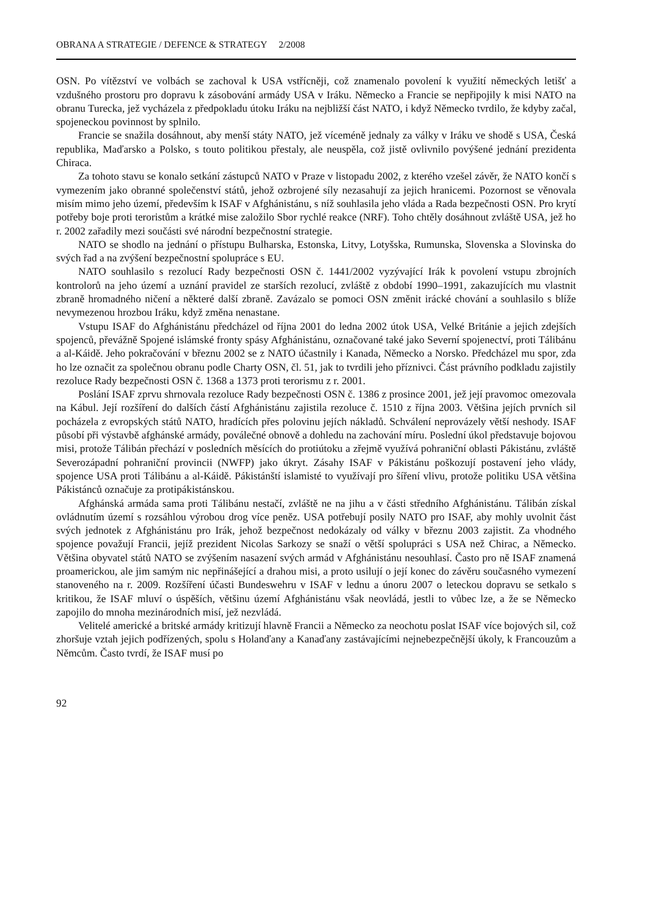OBRANA A STRATEGIE / DEFENCE & STRATEGY 2/2008
OSN. Po vítězství ve volbách se zachoval k USA vstřícněji, což znamenalo povolení k využití německých letišť a vzdušného prostoru pro dopravu k zásobování armády USA v Iráku. Německo a Francie se nepřipojily k misi NATO na obranu Turecka, jež vycházela z předpokladu útoku Iráku na nejbližší část NATO, i když Německo tvrdilo, že kdyby začal, spojeneckou povinnost by splnilo.
Francie se snažila dosáhnout, aby menší státy NATO, jež víceméně jednaly za války v Iráku ve shodě s USA, Česká republika, Maďarsko a Polsko, s touto politikou přestaly, ale neuspěla, což jistě ovlivnilo povýšené jednání prezidenta Chiraca.
Za tohoto stavu se konalo setkání zástupců NATO v Praze v listopadu 2002, z kterého vzešel závěr, že NATO končí s vymezením jako obranné společenství států, jehož ozbrojené síly nezasahují za jejich hranicemi. Pozornost se věnovala misím mimo jeho území, především k ISAF v Afghánistánu, s níž souhlasila jeho vláda a Rada bezpečnosti OSN. Pro krytí potřeby boje proti teroristům a krátké mise založilo Sbor rychlé reakce (NRF). Toho chtěly dosáhnout zvláště USA, jež ho r. 2002 zařadily mezi součásti své národní bezpečnostní strategie.
NATO se shodlo na jednání o přístupu Bulharska, Estonska, Litvy, Lotyšska, Rumunska, Slovenska a Slovinska do svých řad a na zvýšení bezpečnostní spolupráce s EU.
NATO souhlasilo s rezolucí Rady bezpečnosti OSN č. 1441/2002 vyzývající Irák k povolení vstupu zbrojních kontrolorů na jeho území a uznání pravidel ze starších rezolucí, zvláště z období 1990–1991, zakazujících mu vlastnit zbraně hromadného ničení a některé další zbraně. Zavázalo se pomoci OSN změnit irácké chování a souhlasilo s blíže nevymezenou hrozbou Iráku, když změna nenastane.
Vstupu ISAF do Afghánistánu předcházel od října 2001 do ledna 2002 útok USA, Velké Británie a jejich zdejších spojenců, převážně Spojené islámské fronty spásy Afghánistánu, označované také jako Severní spojenectví, proti Tálibánu a al-Káidě. Jeho pokračování v březnu 2002 se z NATO účastnily i Kanada, Německo a Norsko. Předcházel mu spor, zda ho lze označit za společnou obranu podle Charty OSN, čl. 51, jak to tvrdili jeho příznivci. Část právního podkladu zajistily rezoluce Rady bezpečnosti OSN č. 1368 a 1373 proti terorismu z r. 2001.
Poslání ISAF zprvu shrnovala rezoluce Rady bezpečnosti OSN č. 1386 z prosince 2001, jež její pravomoc omezovala na Kábul. Její rozšíření do dalších částí Afghánistánu zajistila rezoluce č. 1510 z října 2003. Většina jejích prvních sil pocházela z evropských států NATO, hradících přes polovinu jejích nákladů. Schválení neprovázely větší neshody. ISAF působí při výstavbě afghánské armády, poválečné obnově a dohledu na zachování míru. Poslední úkol představuje bojovou misi, protože Tálibán přechází v posledních měsících do protiútoku a zřejmě využívá pohraniční oblasti Pákistánu, zvláště Severozápadní pohraniční provincii (NWFP) jako úkryt. Zásahy ISAF v Pákistánu poškozují postavení jeho vlády, spojence USA proti Tálibánu a al-Káidě. Pákistánští islamisté to využívají pro šíření vlivu, protože politiku USA většina Pákistánců označuje za protipákistánskou.
Afghánská armáda sama proti Tálibánu nestačí, zvláště ne na jihu a v části středního Afghánistánu. Tálibán získal ovládnutím území s rozsáhlou výrobou drog více peněz. USA potřebují posily NATO pro ISAF, aby mohly uvolnit část svých jednotek z Afghánistánu pro Irák, jehož bezpečnost nedokázaly od války v březnu 2003 zajistit. Za vhodného spojence považují Francii, jejíž prezident Nicolas Sarkozy se snaží o větší spolupráci s USA než Chirac, a Německo. Většina obyvatel států NATO se zvýšením nasazení svých armád v Afghánistánu nesouhlasí. Často pro ně ISAF znamená proamerickou, ale jim samým nic nepřinášející a drahou misi, a proto usilují o její konec do závěru současného vymezení stanoveného na r. 2009. Rozšíření účasti Bundeswehru v ISAF v lednu a únoru 2007 o leteckou dopravu se setkalo s kritikou, že ISAF mluví o úspěších, většinu území Afghánistánu však neovládá, jestli to vůbec lze, a že se Německo zapojilo do mnoha mezinárodních misí, jež nezvládá.
Velitelé americké a britské armády kritizují hlavně Francii a Německo za neochotu poslat ISAF více bojových sil, což zhoršuje vztah jejich podřízených, spolu s Holanďany a Kanaďany zastávajícími nejnebezpečnější úkoly, k Francouzům a Němcům. Často tvrdí, že ISAF musí po
92